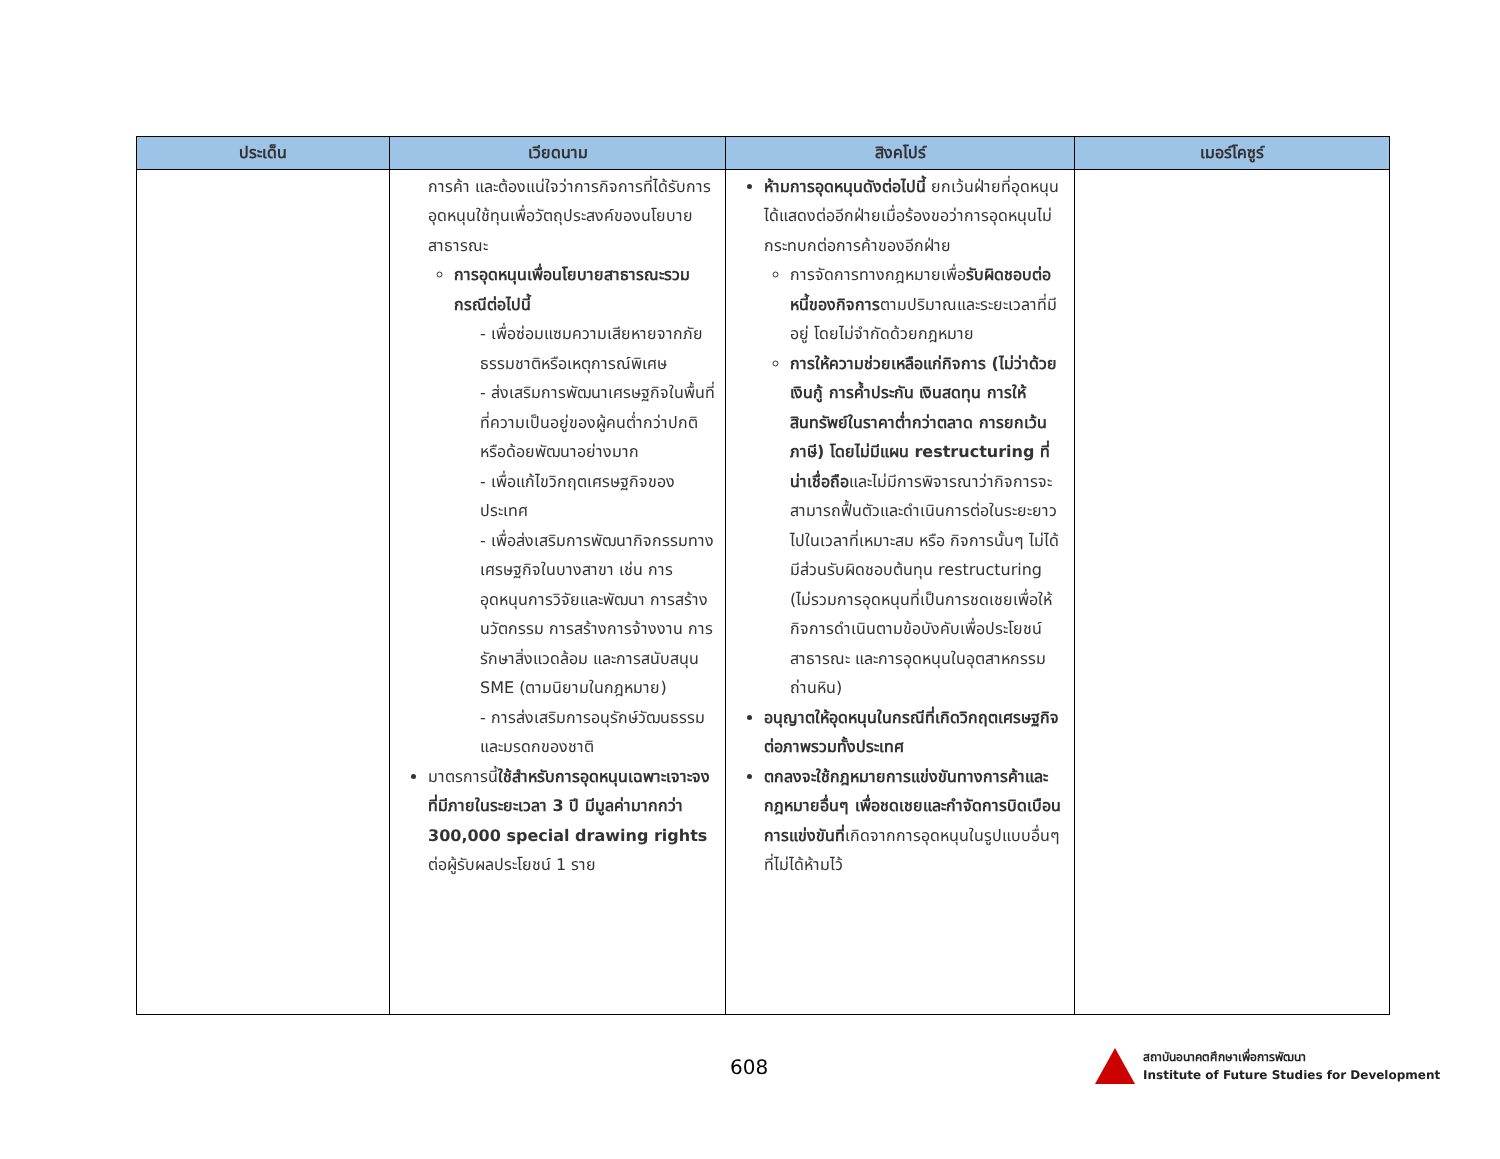| ประเด็น | เวียดนาม | สิงคโปร์ | เมอร์โคซูร์ |
| --- | --- | --- | --- |
| | การค้า และต้องแน่ใจว่าการกิจการที่ได้รับการอุดหนุนใช้ทุนเพื่อวัตถุประสงค์ของนโยบายสาธารณะ การอุดหนุนเพื่อนโยบายสาธารณะรวมกรณีต่อไปนี้ - เพื่อซ่อมแซมความเสียหายจากภัยธรรมชาติหรือเหตุการณ์พิเศษ - ส่งเสริมการพัฒนาเศรษฐกิจในพื้นที่ที่ความเป็นอยู่ของผู้คนต่ำกว่าปกติหรือด้อยพัฒนาอย่างมาก - เพื่อแก้ไขวิกฤตเศรษฐกิจของประเทศ - เพื่อส่งเสริมการพัฒนากิจกรรมทางเศรษฐกิจในบางสาขา เช่น การอุดหนุนการวิจัยและพัฒนา การสร้างนวัตกรรม การสร้างการจ้างงาน การรักษาสิ่งแวดล้อม และการสนับสนุน SME (ตามนิยามในกฎหมาย) - การส่งเสริมการอนุรักษ์วัฒนธรรมและมรดกของชาติ มาตรการนี้ ใช้สำหรับการอุดหนุนเฉพาะเจาะจงที่มีภายในระยะเวลา 3 ปี มีมูลค่ามากกว่า 300,000 special drawing rights ต่อผู้รับผลประโยชน์ 1 ราย | ห้ามการอุดหนุนดังต่อไปนี้ ยกเว้นฝ่ายที่อุดหนุนได้แสดงต่ออีกฝ่ายเมื่อร้องขอว่าการอุดหนุนไม่กระทบกต่อการค้าของอีกฝ่าย การจัดการทางกฎหมายเพื่อ รับผิดชอบต่อหนี้ของกิจการ ตามปริมาณและระยะเวลาที่มีอยู่ โดยไม่จำกัดด้วยกฎหมาย การให้ความช่วยเหลือแก่กิจการ (ไม่ว่าด้วยเงินกู้ การค้ำประกัน เงินสดทุน การให้สินทรัพย์ในราคาต่ำกว่าตลาด การยกเว้นภาษี) โดยไม่มีแผน restructuring ที่น่าเชื่อถือ และไม่มีการพิจารณาว่ากิจการจะสามารถฟื้นตัวและดำเนินการต่อในระยะยาวไปในเวลาที่เหมาะสม หรือ กิจการนั้นๆ ไม่ได้มีส่วนรับผิดชอบต้นทุน restructuring (ไม่รวมการอุดหนุนที่เป็นการชดเชยเพื่อให้กิจการดำเนินตามข้อบังคับเพื่อประโยชน์สาธารณะ และการอุดหนุนในอุตสาหกรรมถ่านหิน) อนุญาตให้อุดหนุนในกรณีที่เกิดวิกฤตเศรษฐกิจต่อภาพรวมทั้งประเทศ ตกลงจะใช้กฎหมายการแข่งขันทางการค้าและกฎหมายอื่นๆ เพื่อชดเชยและกำจัดการบิดเบือนการแข่งขันที่ เกิดจากการอุดหนุนในรูปแบบอื่นๆ ที่ไม่ได้ห้ามไว้ | |
608
สถาบันอนาคตศึกษาเพื่อการพัฒนา
Institute of Future Studies for Development